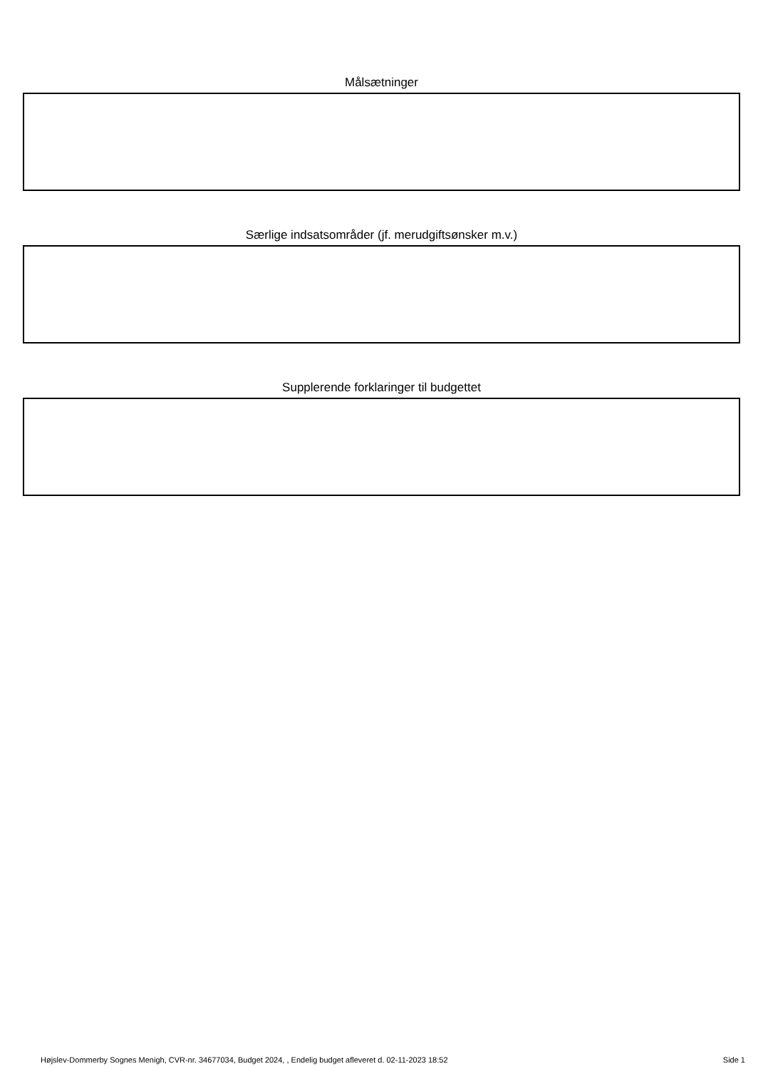Målsætninger
Særlige indsatsområder (jf. merudgiftsønsker m.v.)
Supplerende forklaringer til budgettet
Højslev-Dommerby Sognes Menigh, CVR-nr. 34677034, Budget 2024, , Endelig budget afleveret d. 02-11-2023 18:52 Side 1